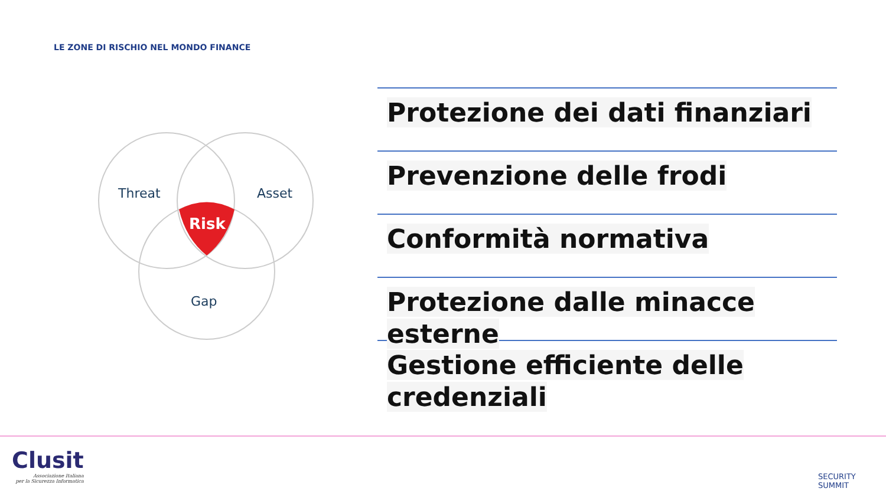LE ZONE DI RISCHIO NEL MONDO FINANCE
Threat
Asset
Risk
Gap
Protezione dei dati finanziari
Prevenzione delle frodi
Conformità normativa
Protezione dalle minacce esterne
Gestione efficiente delle credenziali
Clusit
Associazione Italiana
per la Sicurezza Informatica
SECURITY SUMMIT